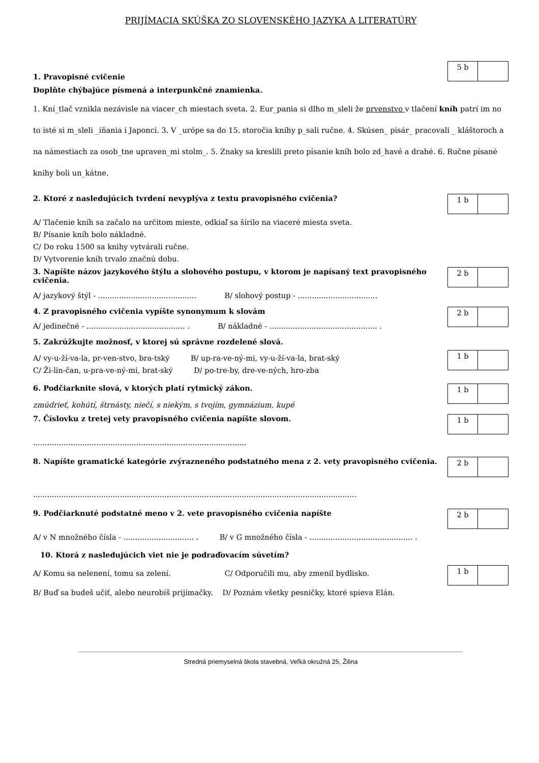PRIJÍMACIA SKÚŠKA ZO SLOVENSKÉHO JAZYKA A LITERATÚRY
1. Pravopisné cvičenie
5 b
Doplňte chýbajúce písmená a interpunkčné znamienka.
1. Kní_tlač vznikla nezávisle na viacer_ch miestach sveta. 2. Eur_pania si dlho m_sleli že prvenstvo v tlačení kníh patrí im no to isté si m_sleli _íňania i Japonci. 3. V _urópe sa do 15. storočia knihy p_sali ručne. 4. Skúsen_ pisár_ pracovali _ kláštoroch a na námestiach za osob_tne upraven_mi stolm_. 5. Znaky sa kreslili preto písanie kníh bolo zd_havé a drahé. 6. Ručne písané knihy boli un_kátne.
2. Ktoré z nasledujúcich tvrdení nevyplýva z textu pravopisného cvičenia?
1 b
A/ Tlačenie kníh sa začalo na určitom mieste, odkiaľ sa šírilo na viaceré miesta sveta.
B/ Písanie kníh bolo nákladné.
C/ Do roku 1500 sa knihy vytvárali ručne.
D/ Vytvorenie kníh trvalo značnú dobu.
3. Napíšte názov jazykového štýlu a slohového postupu, v ktorom je napísaný text pravopisného cvičenia.
2 b
A/ jazykový štýl - .......................................... B/ slohový postup - ..................................
4. Z pravopisného cvičenia vypíšte synonymum k slovám
2 b
A/ jedinečné - .......................................... . B/ nákladné - .............................................. .
5. Zakrúžkujte možnosť, v ktorej sú správne rozdelené slová.
A/ vy-u-ží-va-la, pr-ven-stvo, bra-tský B/ up-ra-ve-ný-mi, vy-u-ží-va-la, brat-ský
C/ Ži-lin-čan, u-pra-ve-ný-mi, brat-ský D/ po-tre-by, dre-ve-ných, hro-zba
1 b
6. Podčiarknite slová, v ktorých platí rytmický zákon.
1 b
zmúdrieť, kohútí, štrnásty, niečí, s niekým, s tvojím, gymnázium, kupé
7. Číslovku z tretej vety pravopisného cvičenia napíšte slovom.
1 b
...........................................................................................
8. Napíšte gramatické kategórie zvýrazneného podstatného mena z 2. vety pravopisného cvičenia.
2 b
..........................................................................................................................................
9. Podčiarknuté podstatné meno v 2. vete pravopisného cvičenia napíšte
2 b
A/ v N množného čísla - .............................. . B/ v G množného čísla - ............................................ .
10. Ktorá z nasledujúcich viet nie je podraďovacím súvetím?
A/ Komu sa nelenení, tomu sa zelení. C/ Odporučili mu, aby zmenil bydlisko.
B/ Buď sa budeš učiť, alebo neurobíš prijímačky. D/ Poznám všetky pesničky, ktoré spieva Elán.
1 b
Stredná priemyselná škola stavebná, Veľká okružná 25, Žilina